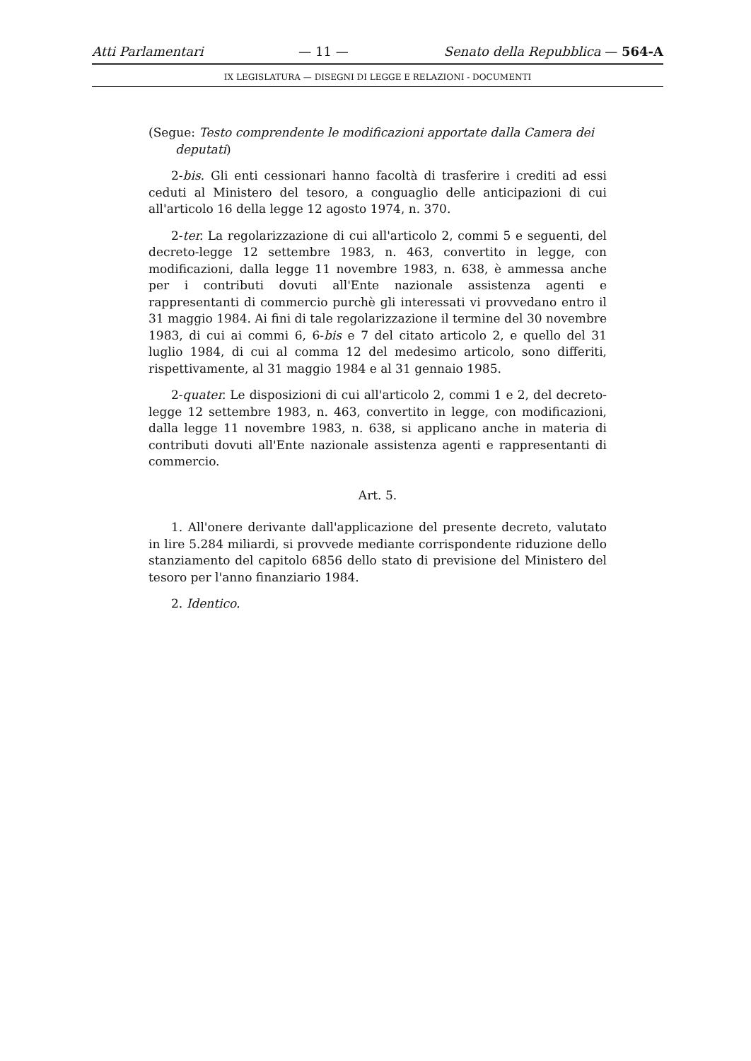Atti Parlamentari — 11 — Senato della Repubblica — 564-A
IX LEGISLATURA — DISEGNI DI LEGGE E RELAZIONI - DOCUMENTI
(Segue: Testo comprendente le modificazioni apportate dalla Camera dei deputati)
2-bis. Gli enti cessionari hanno facoltà di trasferire i crediti ad essi ceduti al Ministero del tesoro, a conguaglio delle anticipazioni di cui all'articolo 16 della legge 12 agosto 1974, n. 370.
2-ter. La regolarizzazione di cui all'articolo 2, commi 5 e seguenti, del decreto-legge 12 settembre 1983, n. 463, convertito in legge, con modificazioni, dalla legge 11 novembre 1983, n. 638, è ammessa anche per i contributi dovuti all'Ente nazionale assistenza agenti e rappresentanti di commercio purchè gli interessati vi provvedano entro il 31 maggio 1984. Ai fini di tale regolarizzazione il termine del 30 novembre 1983, di cui ai commi 6, 6-bis e 7 del citato articolo 2, e quello del 31 luglio 1984, di cui al comma 12 del medesimo articolo, sono differiti, rispettivamente, al 31 maggio 1984 e al 31 gennaio 1985.
2-quater. Le disposizioni di cui all'articolo 2, commi 1 e 2, del decreto-legge 12 settembre 1983, n. 463, convertito in legge, con modificazioni, dalla legge 11 novembre 1983, n. 638, si applicano anche in materia di contributi dovuti all'Ente nazionale assistenza agenti e rappresentanti di commercio.
Art. 5.
1. All'onere derivante dall'applicazione del presente decreto, valutato in lire 5.284 miliardi, si provvede mediante corrispondente riduzione dello stanziamento del capitolo 6856 dello stato di previsione del Ministero del tesoro per l'anno finanziario 1984.
2. Identico.